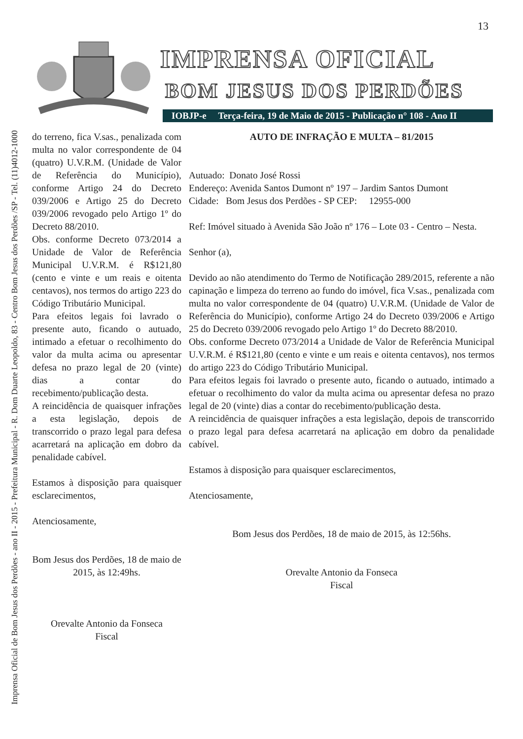Imprensa Oficial de Bom Jesus dos Perdões - ano II - 2015 - Prefeitura Municipal - R. Dom Duarte Leopoldo, 83 - Centro Bom Jesus dos Perdões /SP - Tel. (11)4012-1000
13
IMPRENSA OFICIAL
BOM JESUS DOS PERDÕES
IOBJP-e Terça-feira, 19 de Maio de 2015 - Publicação n° 108 - Ano II
do terreno, fica V.sas., penalizada com multa no valor correspondente de 04 (quatro) U.V.R.M. (Unidade de Valor de Referência do Município), conforme Artigo 24 do Decreto 039/2006 e Artigo 25 do Decreto 039/2006 revogado pelo Artigo 1º do Decreto 88/2010.
Obs. conforme Decreto 073/2014 a Unidade de Valor de Referência Municipal U.V.R.M. é R$121,80 (cento e vinte e um reais e oitenta centavos), nos termos do artigo 223 do Código Tributário Municipal.
Para efeitos legais foi lavrado o presente auto, ficando o autuado, intimado a efetuar o recolhimento do valor da multa acima ou apresentar defesa no prazo legal de 20 (vinte) dias a contar do recebimento/publicação desta.
A reincidência de quaisquer infrações a esta legislação, depois de transcorrido o prazo legal para defesa acarretará na aplicação em dobro da penalidade cabível.
Estamos à disposição para quaisquer esclarecimentos,
Atenciosamente,
Bom Jesus dos Perdões, 18 de maio de 2015, às 12:49hs.
Orevalte Antonio da Fonseca
Fiscal
AUTO DE INFRAÇÃO E MULTA – 81/2015
Autuado: Donato José Rossi
Endereço: Avenida Santos Dumont nº 197 – Jardim Santos Dumont
Cidade: Bom Jesus dos Perdões - SP CEP: 12955-000
Ref: Imóvel situado à Avenida São João nº 176 – Lote 03 - Centro – Nesta.
Senhor (a),
Devido ao não atendimento do Termo de Notificação 289/2015, referente a não capinação e limpeza do terreno ao fundo do imóvel, fica V.sas., penalizada com multa no valor correspondente de 04 (quatro) U.V.R.M. (Unidade de Valor de Referência do Município), conforme Artigo 24 do Decreto 039/2006 e Artigo 25 do Decreto 039/2006 revogado pelo Artigo 1º do Decreto 88/2010.
Obs. conforme Decreto 073/2014 a Unidade de Valor de Referência Municipal U.V.R.M. é R$121,80 (cento e vinte e um reais e oitenta centavos), nos termos do artigo 223 do Código Tributário Municipal.
Para efeitos legais foi lavrado o presente auto, ficando o autuado, intimado a efetuar o recolhimento do valor da multa acima ou apresentar defesa no prazo legal de 20 (vinte) dias a contar do recebimento/publicação desta.
A reincidência de quaisquer infrações a esta legislação, depois de transcorrido o prazo legal para defesa acarretará na aplicação em dobro da penalidade cabível.
Estamos à disposição para quaisquer esclarecimentos,
Atenciosamente,
Bom Jesus dos Perdões, 18 de maio de 2015, às 12:56hs.
Orevalte Antonio da Fonseca
Fiscal